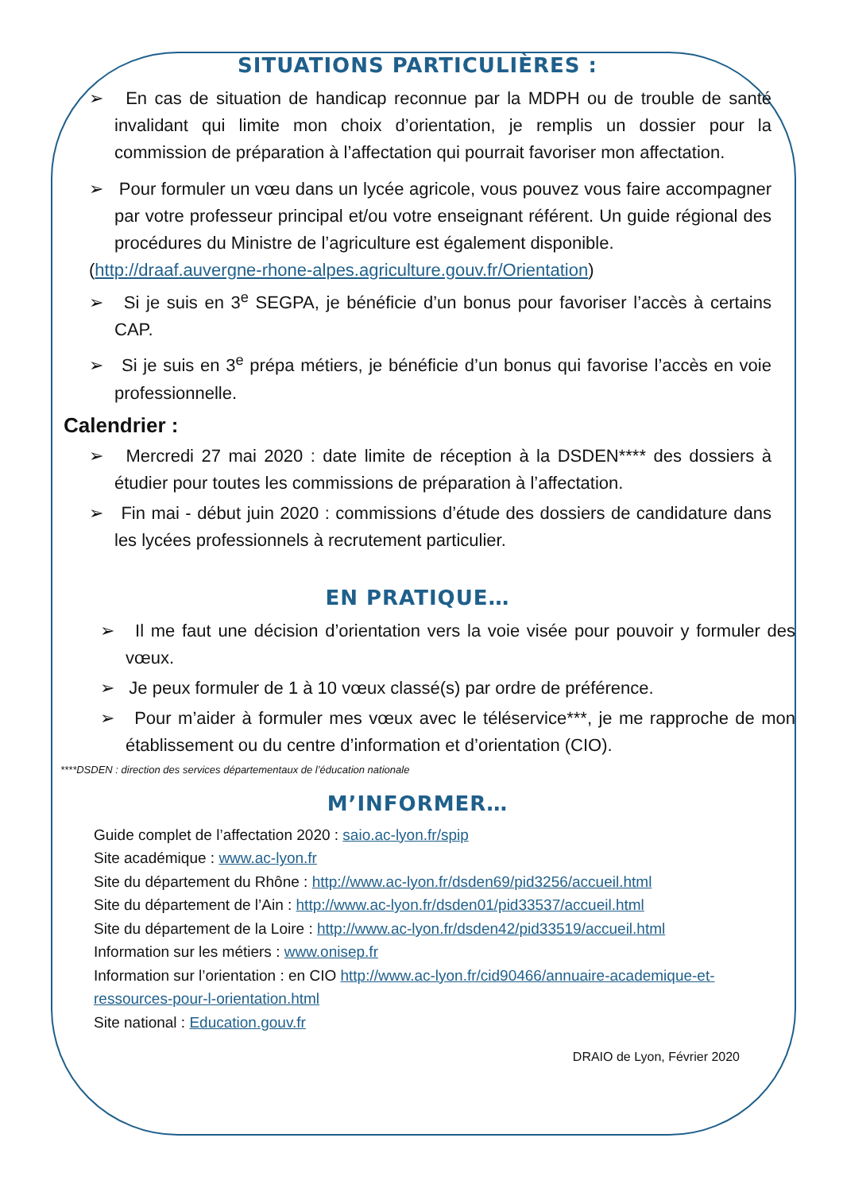SITUATIONS PARTICULIÈRES :
➢ En cas de situation de handicap reconnue par la MDPH ou de trouble de santé invalidant qui limite mon choix d’orientation, je remplis un dossier pour la commission de préparation à l’affectation qui pourrait favoriser mon affectation.
➢ Pour formuler un vœu dans un lycée agricole, vous pouvez vous faire accompagner par votre professeur principal et/ou votre enseignant référent. Un guide régional des procédures du Ministre de l’agriculture est également disponible.
(http://draaf.auvergne-rhone-alpes.agriculture.gouv.fr/Orientation)
➢ Si je suis en 3<sup>e</sup> SEGPA, je bénéficie d’un bonus pour favoriser l’accès à certains CAP.
➢ Si je suis en 3<sup>e</sup> prépa métiers, je bénéficie d’un bonus qui favorise l’accès en voie professionnelle.
Calendrier :
➢ Mercredi 27 mai 2020 : date limite de réception à la DSDEN**** des dossiers à étudier pour toutes les commissions de préparation à l’affectation.
➢ Fin mai - début juin 2020 : commissions d’étude des dossiers de candidature dans les lycées professionnels à recrutement particulier.
EN PRATIQUE…
➢ Il me faut une décision d’orientation vers la voie visée pour pouvoir y formuler des vœux.
➢ Je peux formuler de 1 à 10 vœux classé(s) par ordre de préférence.
➢ Pour m’aider à formuler mes vœux avec le téléservice***, je me rapproche de mon établissement ou du centre d’information et d’orientation (CIO).
****DSDEN : direction des services départementaux de l’éducation nationale
M’INFORMER…
Guide complet de l’affectation 2020 : saio.ac-lyon.fr/spip
Site académique : www.ac-lyon.fr
Site du département du Rhône : http://www.ac-lyon.fr/dsden69/pid3256/accueil.html
Site du département de l’Ain : http://www.ac-lyon.fr/dsden01/pid33537/accueil.html
Site du département de la Loire : http://www.ac-lyon.fr/dsden42/pid33519/accueil.html
Information sur les métiers : www.onisep.fr
Information sur l’orientation : en CIO http://www.ac-lyon.fr/cid90466/annuaire-academique-et-ressources-pour-l-orientation.html
Site national : Education.gouv.fr
DRAIO de Lyon, Février 2020